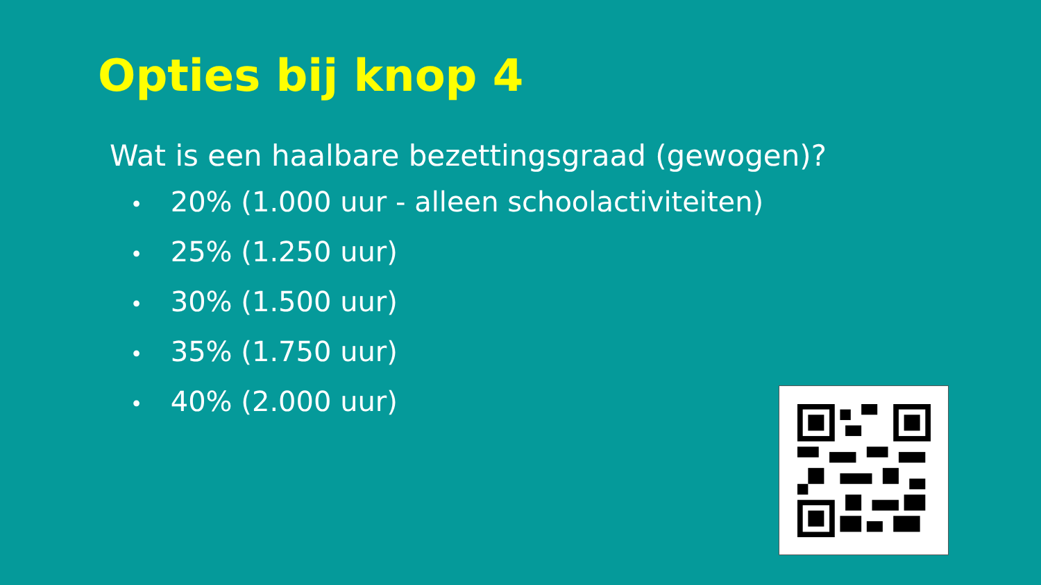Opties bij knop 4
Wat is een haalbare bezettingsgraad (gewogen)?
• 20% (1.000 uur - alleen schoolactiviteiten)
• 25% (1.250 uur)
• 30% (1.500 uur)
• 35% (1.750 uur)
• 40% (2.000 uur)